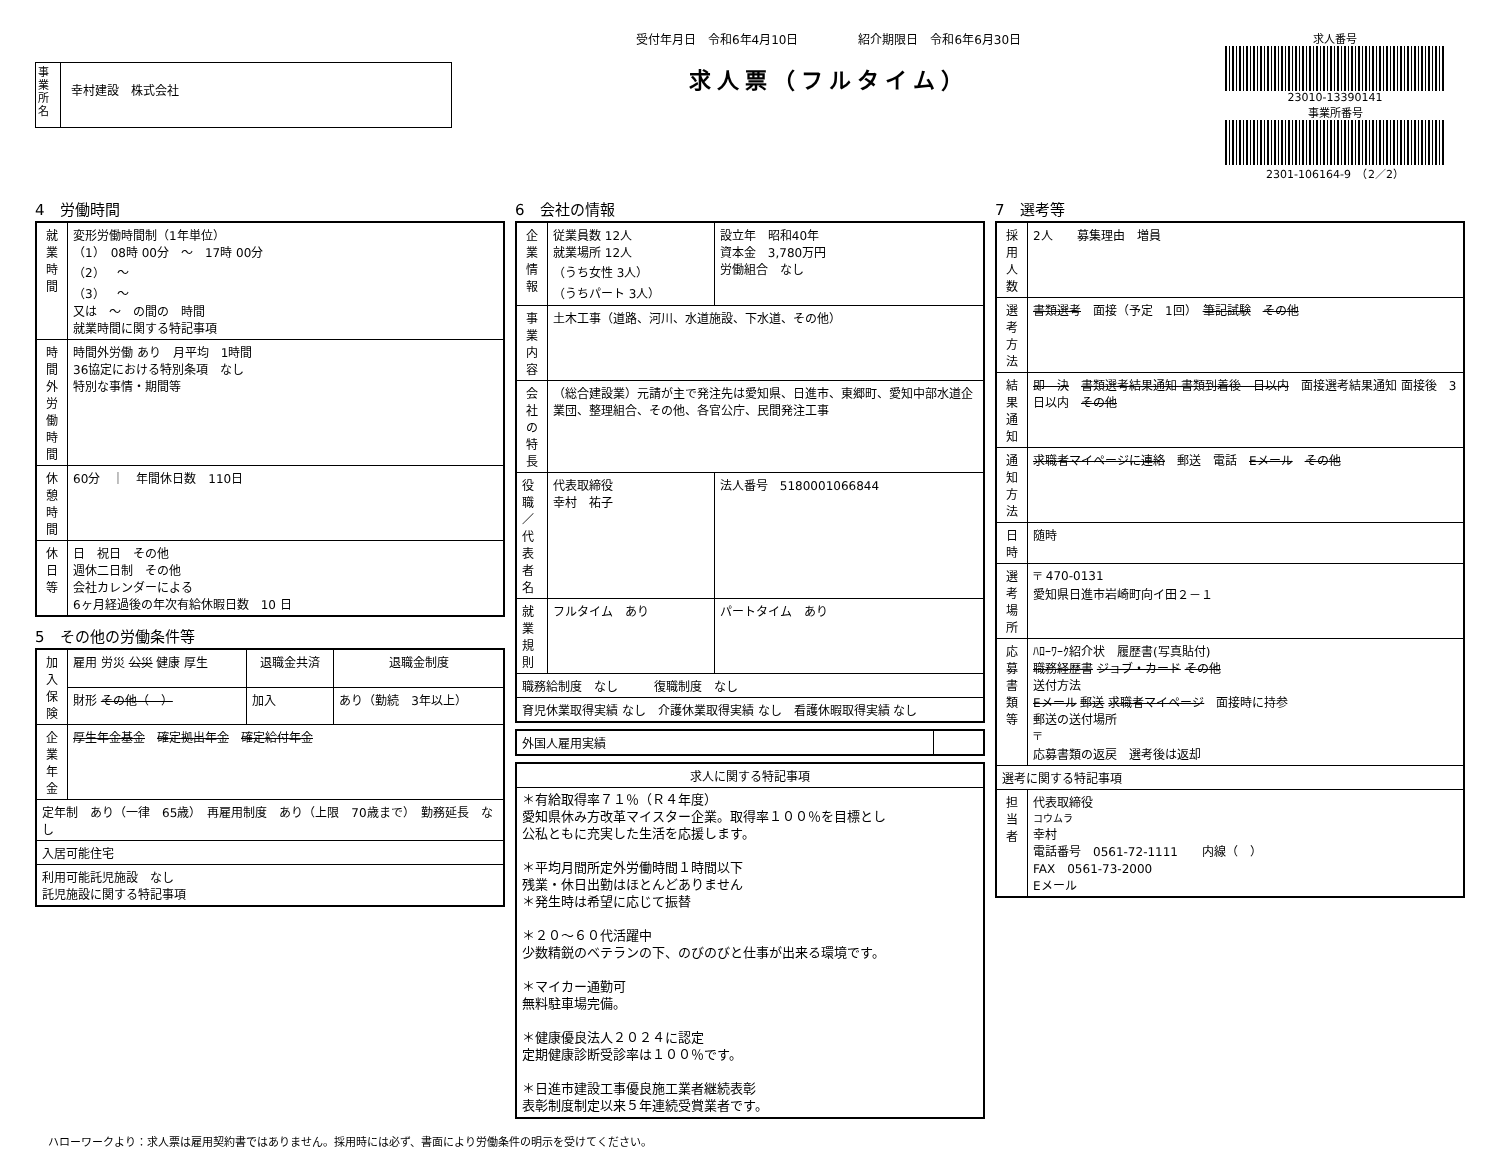事業所名
幸村建設　株式会社
受付年月日　令和6年4月10日　　　　　紹介期限日　令和6年6月30日
求人票（フルタイム）
求人番号
23010-13390141
事業所番号
2301-106164-9　（2／2）
4　労働時間
| 就業時間 | 変形労働時間制（1年単位） （1） 08時 00分 ～ 17時 00分 （2） ～ （3） ～ 又は ～ の間の 時間 就業時間に関する特記事項 |
| 時間外労働時間 | 時間外労働 あり 月平均 1時間 36協定における特別条項 なし 特別な事情・期間等 |
| 休憩時間 | 60分 ｜ 年間休日数 110日 |
| 休日等 | 日 祝日 その他 週休二日制 その他 会社カレンダーによる 6ヶ月経過後の年次有給休暇日数 10 日 |
5　その他の労働条件等
| 加入保険 | 雇用 労災 公災 健康 厚生 | 退職金共済 | 退職金制度 |
| | 財形 その他（ ） | 加入 | あり（勤続 3年以上） |
| 企業年金 | 厚生年金基金 確定拠出年金 確定給付年金 | | |
| 定年制 あり（一律 65歳） 再雇用制度 あり（上限 70歳まで） 勤務延長 なし | | | |
| 入居可能住宅 | | | |
| 利用可能託児施設 なし 託児施設に関する特記事項 | | | |
6　会社の情報
| 企業情報 | 従業員数 12人 就業場所 12人 （うち女性 3人） （うちパート 3人） | 設立年 昭和40年 資本金 3,780万円 労働組合 なし |
| 事業内容 | 土木工事（道路、河川、水道施設、下水道、その他） | |
| 会社の特長 | （総合建設業）元請が主で発注先は愛知県、日進市、東郷町、愛知中部水道企業団、整理組合、その他、各官公庁、民間発注工事 | |
| 役職／代表者名 | 代表取締役 幸村 祐子 | 法人番号 5180001066844 |
| 就業規則 | フルタイム あり | パートタイム あり |
| 職務給制度 なし 復職制度 なし | | |
| 育児休業取得実績 なし 介護休業取得実績 なし 看護休暇取得実績 なし | | |
| 外国人雇用実績 | |
| 求人に関する特記事項 |
| --- |
| ＊有給取得率７１％（Ｒ４年度） 愛知県休み方改革マイスター企業。取得率１００％を目標とし 公私ともに充実した生活を応援します。 ＊平均月間所定外労働時間１時間以下 残業・休日出勤はほとんどありません ＊発生時は希望に応じて振替 ＊２０～６０代活躍中 少数精鋭のベテランの下、のびのびと仕事が出来る環境です。 ＊マイカー通勤可 無料駐車場完備。 ＊健康優良法人２０２４に認定 定期健康診断受診率は１００％です。 ＊日進市建設工事優良施工業者継続表彰 表彰制度制定以来５年連続受賞業者です。 |
7　選考等
| 採用人数 | 2人 募集理由 増員 |
| 選考方法 | 書類選考 面接（予定 1回） 筆記試験 その他 |
| 結果通知 | 即 決 書類選考結果通知 書類到着後 日以内 面接選考結果通知 面接後 3日以内 その他 |
| 通知方法 | 求職者マイページに連絡 郵送 電話 Eメール その他 |
| 日時 | 随時 |
| 選考場所 | 〒 470-0131 愛知県日進市岩崎町向イ田２－１ |
| 応募書類等 | ﾊﾛｰﾜｰｸ紹介状 履歴書(写真貼付) 職務経歴書 ジョブ・カード その他 送付方法 Eメール 郵送 求職者マイページ 面接時に持参 郵送の送付場所 〒 応募書類の返戻 選考後は返却 |
| 選考に関する特記事項 | |
| 担当者 | 代表取締役 コウムラ 幸村 電話番号 0561-72-1111 内線（ ） FAX 0561-73-2000 Eメール |
ハローワークより：求人票は雇用契約書ではありません。採用時には必ず、書面により労働条件の明示を受けてください。